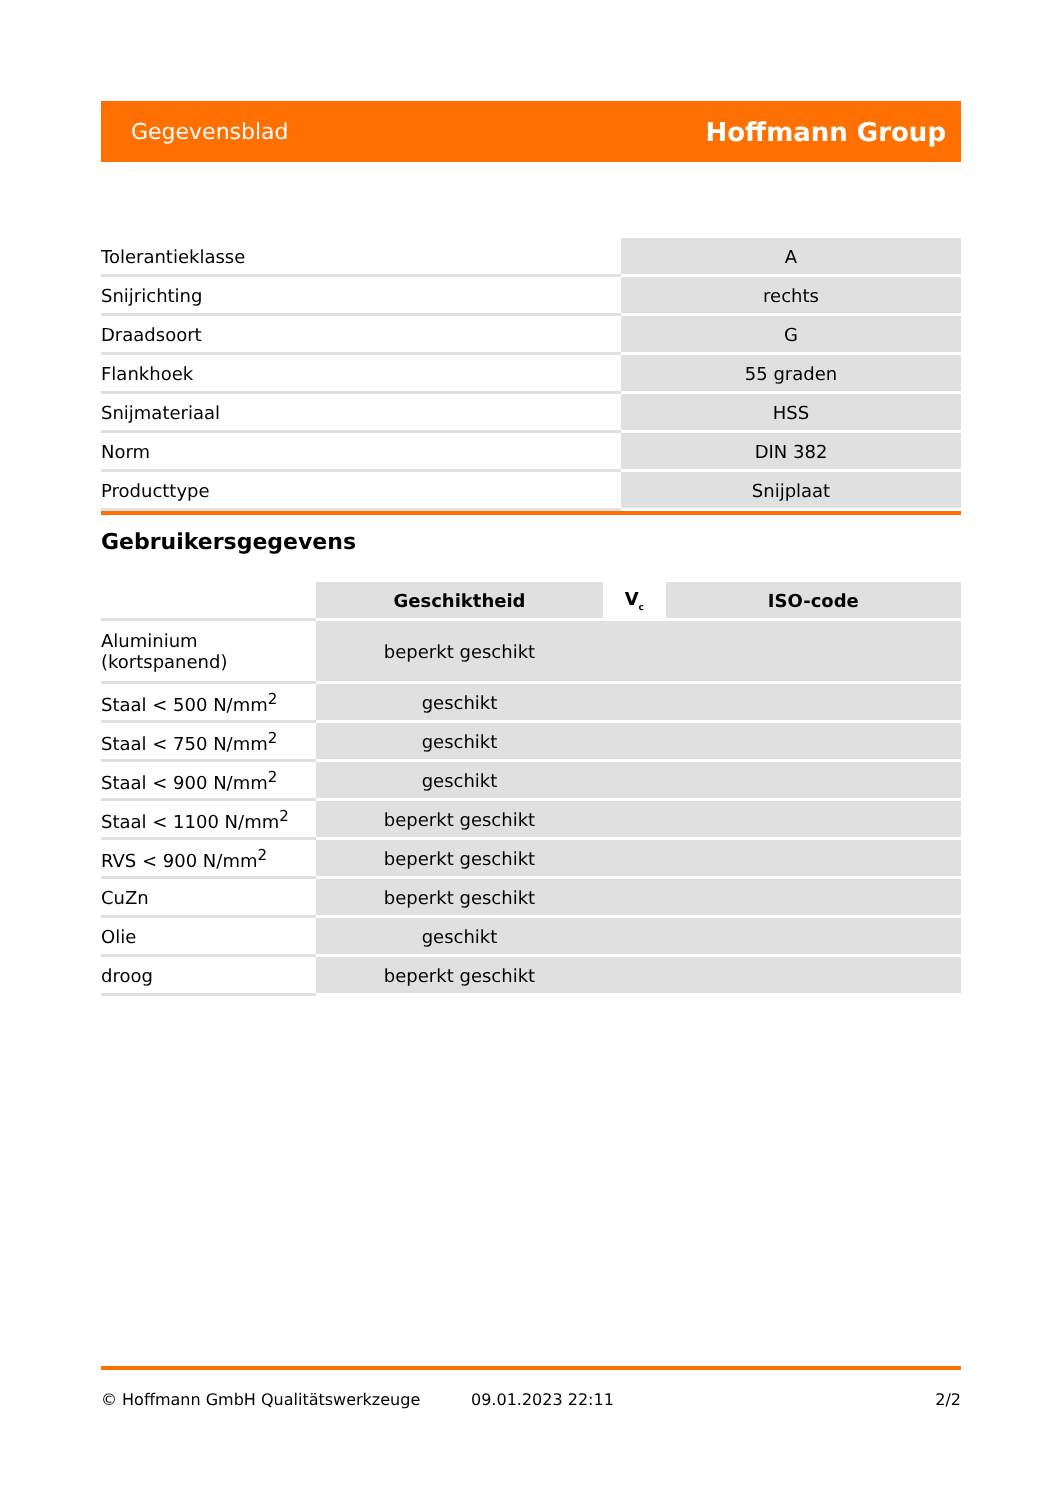Gegevensblad Hoffmann Group
| Tolerantieklasse | A |
| Snijrichting | rechts |
| Draadsoort | G |
| Flankhoek | 55 graden |
| Snijmateriaal | HSS |
| Norm | DIN 382 |
| Producttype | Snijplaat |
Gebruikersgegevens
| | Geschiktheid | V<sub>c</sub> | ISO-code |
| --- | --- | --- | --- |
| Aluminium (kortspanend) | beperkt geschikt | | |
| Staal < 500 N/mm<sup>2</sup> | geschikt | | |
| Staal < 750 N/mm<sup>2</sup> | geschikt | | |
| Staal < 900 N/mm<sup>2</sup> | geschikt | | |
| Staal < 1100 N/mm<sup>2</sup> | beperkt geschikt | | |
| RVS < 900 N/mm<sup>2</sup> | beperkt geschikt | | |
| CuZn | beperkt geschikt | | |
| Olie | geschikt | | |
| droog | beperkt geschikt | | |
© Hoffmann GmbH Qualitätswerkzeuge 09.01.2023 22:11 2/2